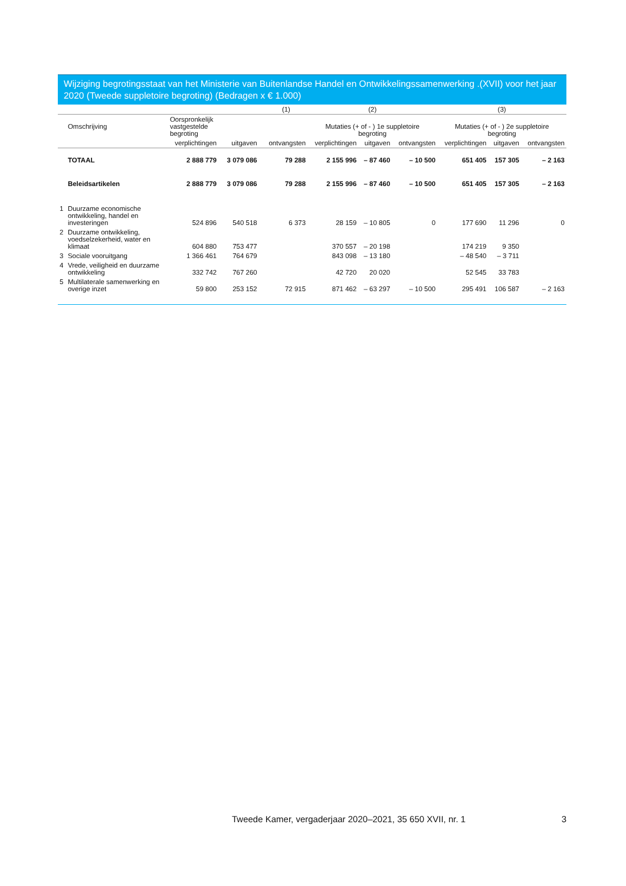Wijziging begrotingsstaat van het Ministerie van Buitenlandse Handel en Ontwikkelingssamenwerking .(XVII) voor het jaar 2020 (Tweede suppletoire begroting) (Bedragen x € 1.000)
| | | (1) | | | (2) | | | (3) | | |
| --- | --- | --- | --- | --- | --- | --- | --- | --- | --- | --- |
| | Omschrijving | Oorspronkelijk vastgestelde begroting | | | Mutaties (+ of - ) 1e suppletoire begroting | | | Mutaties (+ of - ) 2e suppletoire begroting | | |
| | | verplichtingen | uitgaven | ontvangsten | verplichtingen | uitgaven | ontvangsten | verplichtingen | uitgaven | ontvangsten |
| | TOTAAL | 2 888 779 | 3 079 086 | 79 288 | 2 155 996 | – 87 460 | – 10 500 | 651 405 | 157 305 | – 2 163 |
| | Beleidsartikelen | 2 888 779 | 3 079 086 | 79 288 | 2 155 996 | – 87 460 | – 10 500 | 651 405 | 157 305 | – 2 163 |
| 1 | Duurzame economische ontwikkeling, handel en investeringen | 524 896 | 540 518 | 6 373 | 28 159 | – 10 805 | 0 | 177 690 | 11 296 | 0 |
| 2 | Duurzame ontwikkeling, voedselzekerheid, water en klimaat | 604 880 | 753 477 | | 370 557 | – 20 198 | | 174 219 | 9 350 | |
| 3 | Sociale vooruitgang | 1 366 461 | 764 679 | | 843 098 | – 13 180 | | – 48 540 | – 3 711 | |
| 4 | Vrede, veiligheid en duurzame ontwikkeling | 332 742 | 767 260 | | 42 720 | 20 020 | | 52 545 | 33 783 | |
| 5 | Multilaterale samenwerking en overige inzet | 59 800 | 253 152 | 72 915 | 871 462 | – 63 297 | – 10 500 | 295 491 | 106 587 | – 2 163 |
Tweede Kamer, vergaderjaar 2020–2021, 35 650 XVII, nr. 1 3